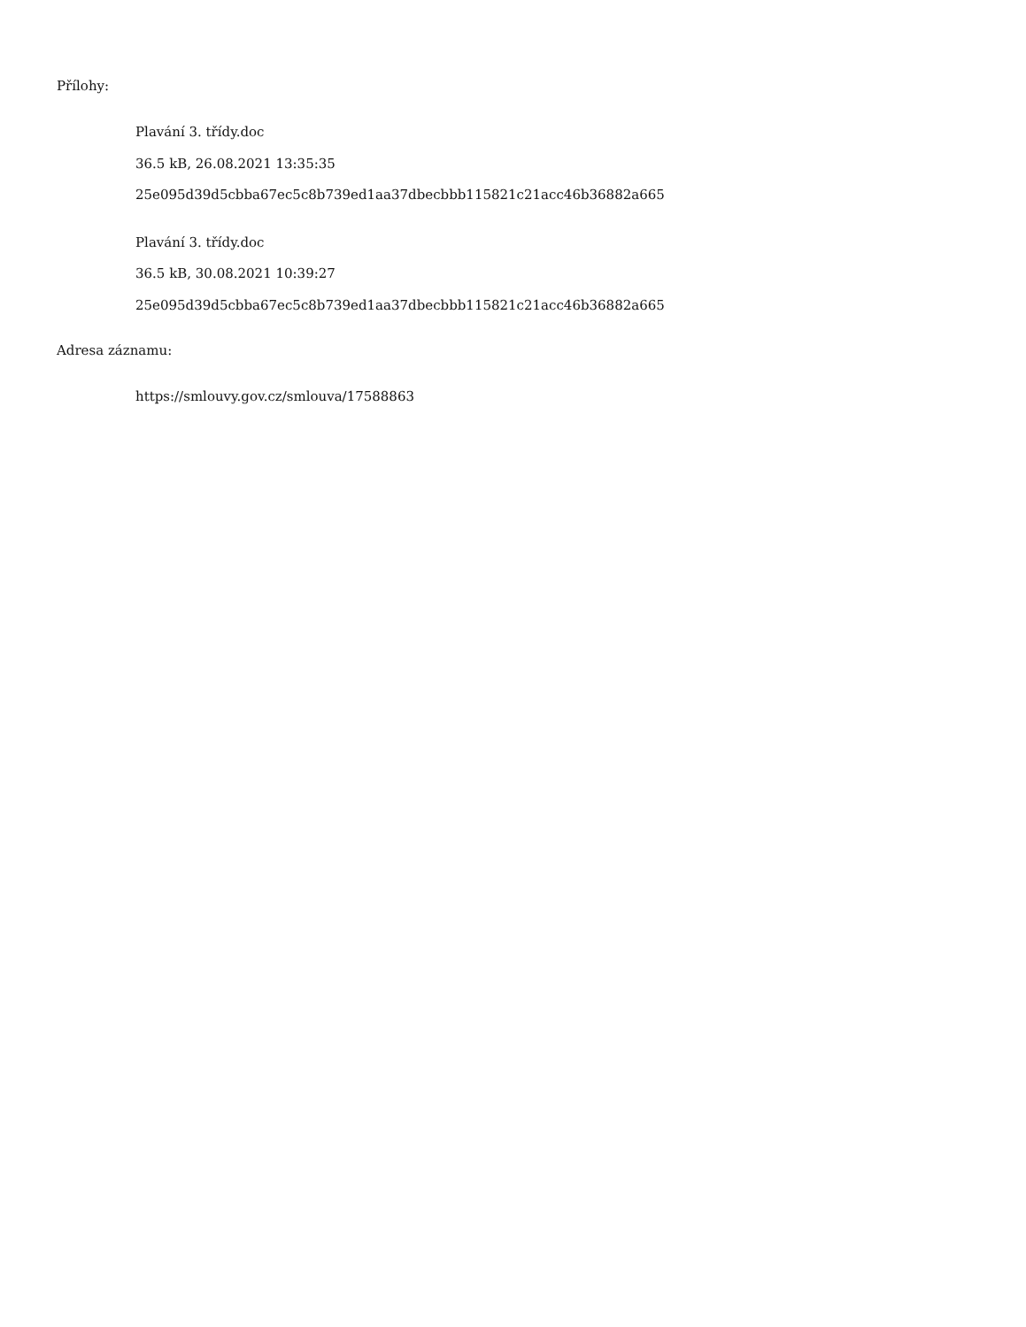Přílohy:
Plavání 3. třídy.doc
36.5 kB, 26.08.2021 13:35:35
25e095d39d5cbba67ec5c8b739ed1aa37dbecbbb115821c21acc46b36882a665
Plavání 3. třídy.doc
36.5 kB, 30.08.2021 10:39:27
25e095d39d5cbba67ec5c8b739ed1aa37dbecbbb115821c21acc46b36882a665
Adresa záznamu:
https://smlouvy.gov.cz/smlouva/17588863